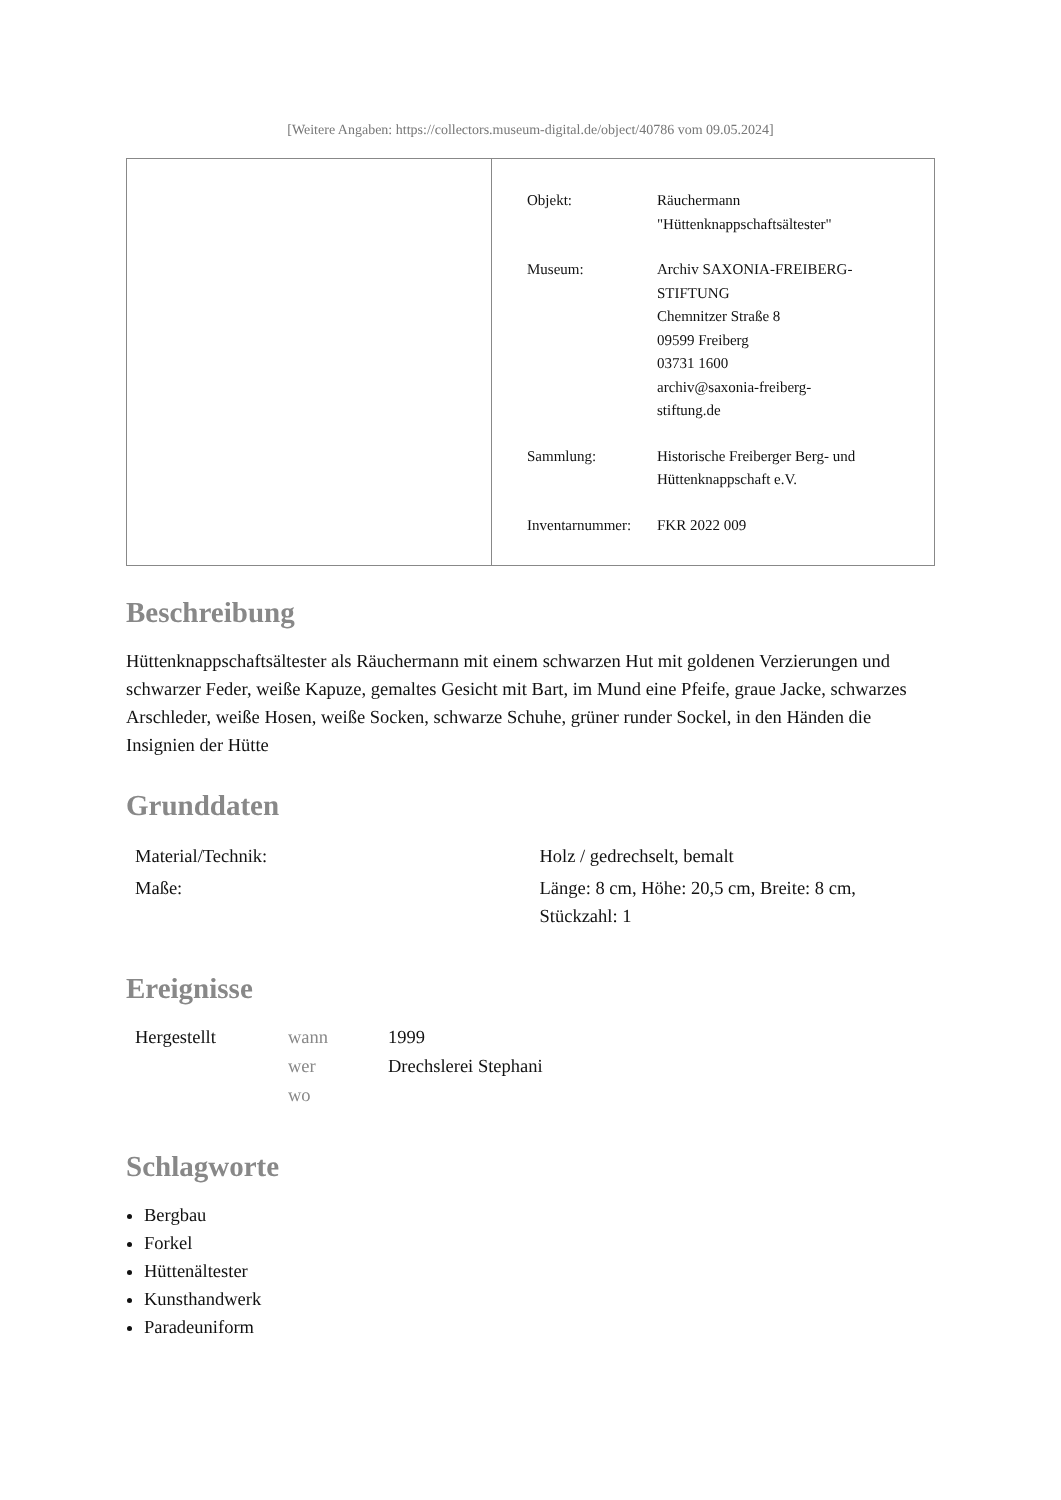[Weitere Angaben: https://collectors.museum-digital.de/object/40786 vom 09.05.2024]
| Objekt: | Räuchermann "Hüttenknappschaftsältester" |
| Museum: | Archiv SAXONIA-FREIBERG- STIFTUNG Chemnitzer Straße 8 09599 Freiberg 03731 1600 archiv@saxonia-freiberg- stiftung.de |
| Sammlung: | Historische Freiberger Berg- und Hüttenknappschaft e.V. |
| Inventarnummer: | FKR 2022 009 |
Beschreibung
Hüttenknappschaftsältester als Räuchermann mit einem schwarzen Hut mit goldenen Verzierungen und schwarzer Feder, weiße Kapuze, gemaltes Gesicht mit Bart, im Mund eine Pfeife, graue Jacke, schwarzes Arschleder, weiße Hosen, weiße Socken, schwarze Schuhe, grüner runder Sockel, in den Händen die Insignien der Hütte
Grunddaten
| Material/Technik: | Holz / gedrechselt, bemalt |
| Maße: | Länge: 8 cm, Höhe: 20,5 cm, Breite: 8 cm, Stückzahl: 1 |
Ereignisse
| Hergestellt | wann | 1999 |
| | wer | Drechslerei Stephani |
| | wo | |
Schlagworte
Bergbau
Forkel
Hüttenältester
Kunsthandwerk
Paradeuniform